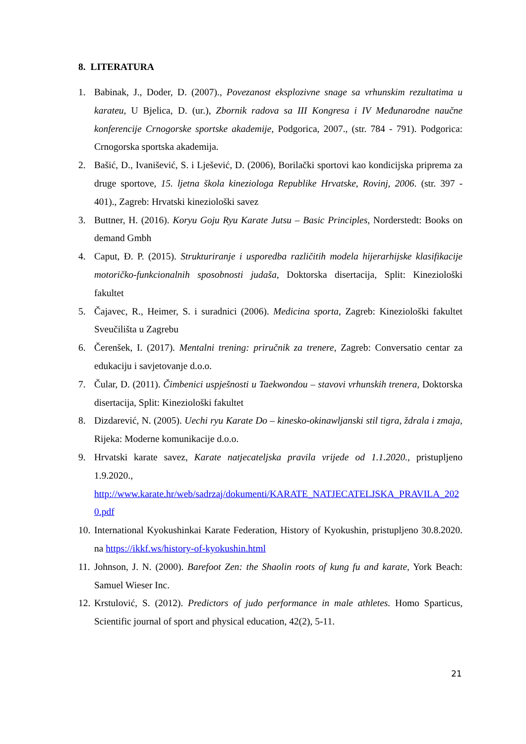8. LITERATURA
1. Babinak, J., Doder, D. (2007)., Povezanost eksplozivne snage sa vrhunskim rezultatima u karateu, U Bjelica, D. (ur.), Zbornik radova sa III Kongresa i IV Međunarodne naučne konferencije Crnogorske sportske akademije, Podgorica, 2007., (str. 784 - 791). Podgorica: Crnogorska sportska akademija.
2. Bašić, D., Ivanišević, S. i Lješević, D. (2006), Borilački sportovi kao kondicijska priprema za druge sportove, 15. ljetna škola kineziologa Republike Hrvatske, Rovinj, 2006. (str. 397 - 401)., Zagreb: Hrvatski kineziološki savez
3. Buttner, H. (2016). Koryu Goju Ryu Karate Jutsu – Basic Principles, Norderstedt: Books on demand Gmbh
4. Caput, Đ. P. (2015). Strukturiranje i usporedba različitih modela hijerarhijske klasifikacije motoričko-funkcionalnih sposobnosti judaša, Doktorska disertacija, Split: Kineziološki fakultet
5. Čajavec, R., Heimer, S. i suradnici (2006). Medicina sporta, Zagreb: Kineziološki fakultet Sveučilišta u Zagrebu
6. Čerenšek, I. (2017). Mentalni trening: priručnik za trenere, Zagreb: Conversatio centar za edukaciju i savjetovanje d.o.o.
7. Čular, D. (2011). Čimbenici uspješnosti u Taekwondou – stavovi vrhunskih trenera, Doktorska disertacija, Split: Kineziološki fakultet
8. Dizdarević, N. (2005). Uechi ryu Karate Do – kinesko-okinawljanski stil tigra, ždrala i zmaja, Rijeka: Moderne komunikacije d.o.o.
9. Hrvatski karate savez, Karate natjecateljska pravila vrijede od 1.1.2020., pristupljeno 1.9.2020.,
http://www.karate.hr/web/sadrzaj/dokumenti/KARATE_NATJECATELJSKA_PRAVILA_2020.pdf
10. International Kyokushinkai Karate Federation, History of Kyokushin, pristupljeno 30.8.2020. na https://ikkf.ws/history-of-kyokushin.html
11. Johnson, J. N. (2000). Barefoot Zen: the Shaolin roots of kung fu and karate, York Beach: Samuel Wieser Inc.
12. Krstulović, S. (2012). Predictors of judo performance in male athletes. Homo Sparticus, Scientific journal of sport and physical education, 42(2), 5-11.
21